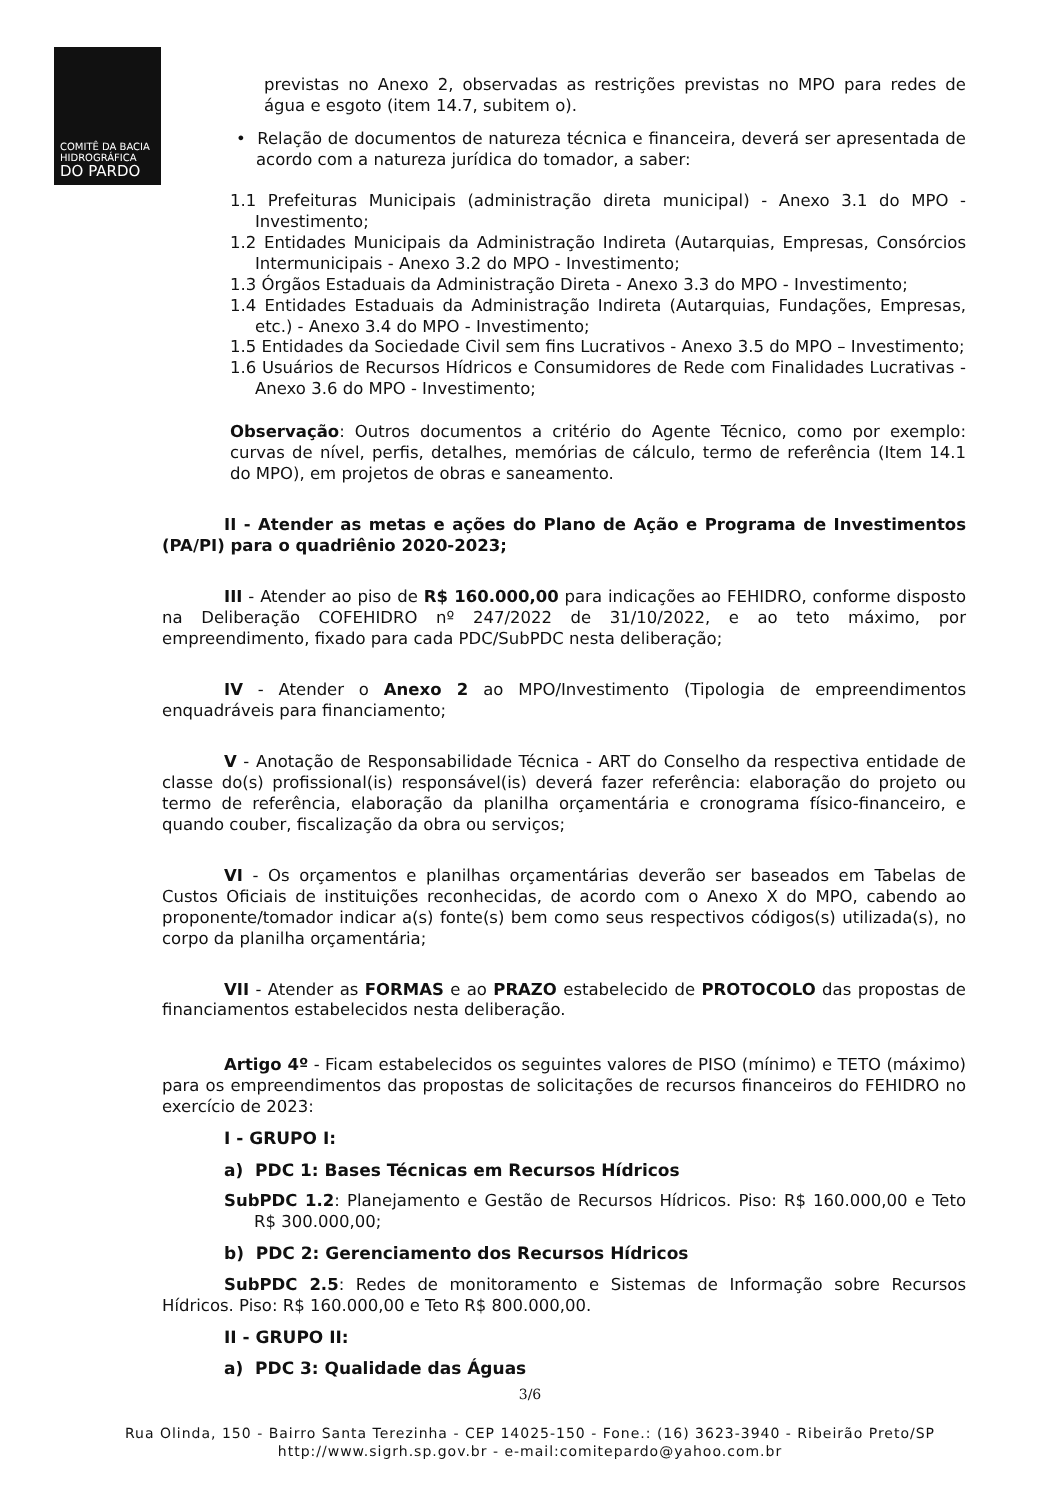COMITÊ DA BACIA
HIDROGRÁFICA
DO PARDO
previstas no Anexo 2, observadas as restrições previstas no MPO para redes de água e esgoto (item 14.7, subitem o).
• Relação de documentos de natureza técnica e financeira, deverá ser apresentada de acordo com a natureza jurídica do tomador, a saber:
1.1 Prefeituras Municipais (administração direta municipal) - Anexo 3.1 do MPO - Investimento;
1.2 Entidades Municipais da Administração Indireta (Autarquias, Empresas, Consórcios Intermunicipais - Anexo 3.2 do MPO - Investimento;
1.3 Órgãos Estaduais da Administração Direta - Anexo 3.3 do MPO - Investimento;
1.4 Entidades Estaduais da Administração Indireta (Autarquias, Fundações, Empresas, etc.) - Anexo 3.4 do MPO - Investimento;
1.5 Entidades da Sociedade Civil sem fins Lucrativos - Anexo 3.5 do MPO – Investimento;
1.6 Usuários de Recursos Hídricos e Consumidores de Rede com Finalidades Lucrativas - Anexo 3.6 do MPO - Investimento;
Observação: Outros documentos a critério do Agente Técnico, como por exemplo: curvas de nível, perfis, detalhes, memórias de cálculo, termo de referência (Item 14.1 do MPO), em projetos de obras e saneamento.
II - Atender as metas e ações do Plano de Ação e Programa de Investimentos (PA/PI) para o quadriênio 2020-2023;
III - Atender ao piso de R$ 160.000,00 para indicações ao FEHIDRO, conforme disposto na Deliberação COFEHIDRO nº 247/2022 de 31/10/2022, e ao teto máximo, por empreendimento, fixado para cada PDC/SubPDC nesta deliberação;
IV - Atender o Anexo 2 ao MPO/Investimento (Tipologia de empreendimentos enquadráveis para financiamento;
V - Anotação de Responsabilidade Técnica - ART do Conselho da respectiva entidade de classe do(s) profissional(is) responsável(is) deverá fazer referência: elaboração do projeto ou termo de referência, elaboração da planilha orçamentária e cronograma físico-financeiro, e quando couber, fiscalização da obra ou serviços;
VI - Os orçamentos e planilhas orçamentárias deverão ser baseados em Tabelas de Custos Oficiais de instituições reconhecidas, de acordo com o Anexo X do MPO, cabendo ao proponente/tomador indicar a(s) fonte(s) bem como seus respectivos códigos(s) utilizada(s), no corpo da planilha orçamentária;
VII - Atender as FORMAS e ao PRAZO estabelecido de PROTOCOLO das propostas de financiamentos estabelecidos nesta deliberação.
Artigo 4º - Ficam estabelecidos os seguintes valores de PISO (mínimo) e TETO (máximo) para os empreendimentos das propostas de solicitações de recursos financeiros do FEHIDRO no exercício de 2023:
I - GRUPO I:
a) PDC 1: Bases Técnicas em Recursos Hídricos
SubPDC 1.2: Planejamento e Gestão de Recursos Hídricos. Piso: R$ 160.000,00 e Teto R$ 300.000,00;
b) PDC 2: Gerenciamento dos Recursos Hídricos
SubPDC 2.5: Redes de monitoramento e Sistemas de Informação sobre Recursos Hídricos. Piso: R$ 160.000,00 e Teto R$ 800.000,00.
II - GRUPO II:
a) PDC 3: Qualidade das Águas
3/6
Rua Olinda, 150 - Bairro Santa Terezinha - CEP 14025-150 - Fone.: (16) 3623-3940 - Ribeirão Preto/SP
http://www.sigrh.sp.gov.br - e-mail:comitepardo@yahoo.com.br